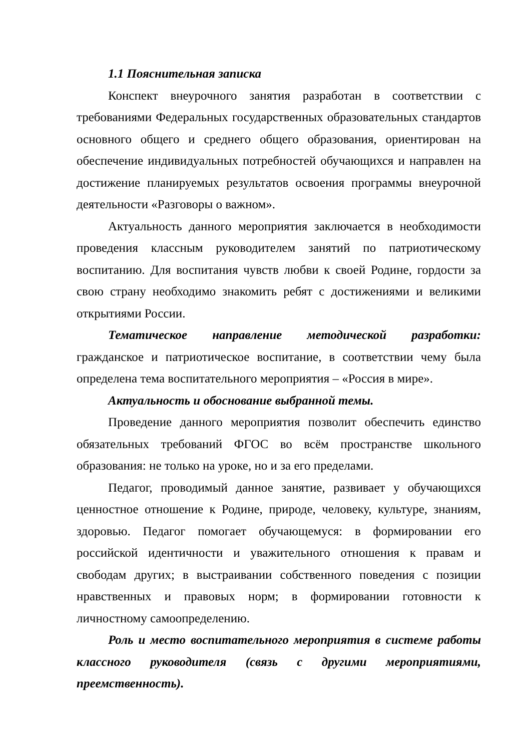1.1 Пояснительная записка
Конспект внеурочного занятия разработан в соответствии с требованиями Федеральных государственных образовательных стандартов основного общего и среднего общего образования, ориентирован на обеспечение индивидуальных потребностей обучающихся и направлен на достижение планируемых результатов освоения программы внеурочной деятельности «Разговоры о важном».
Актуальность данного мероприятия заключается в необходимости проведения классным руководителем занятий по патриотическому воспитанию. Для воспитания чувств любви к своей Родине, гордости за свою страну необходимо знакомить ребят с достижениями и великими открытиями России.
Тематическое направление методической разработки: гражданское и патриотическое воспитание, в соответствии чему была определена тема воспитательного мероприятия – «Россия в мире».
Актуальность и обоснование выбранной темы.
Проведение данного мероприятия позволит обеспечить единство обязательных требований ФГОС во всём пространстве школьного образования: не только на уроке, но и за его пределами.
Педагог, проводимый данное занятие, развивает у обучающихся ценностное отношение к Родине, природе, человеку, культуре, знаниям, здоровью. Педагог помогает обучающемуся: в формировании его российской идентичности и уважительного отношения к правам и свободам других; в выстраивании собственного поведения с позиции нравственных и правовых норм; в формировании готовности к личностному самоопределению.
Роль и место воспитательного мероприятия в системе работы классного руководителя (связь с другими мероприятиями, преемственность).